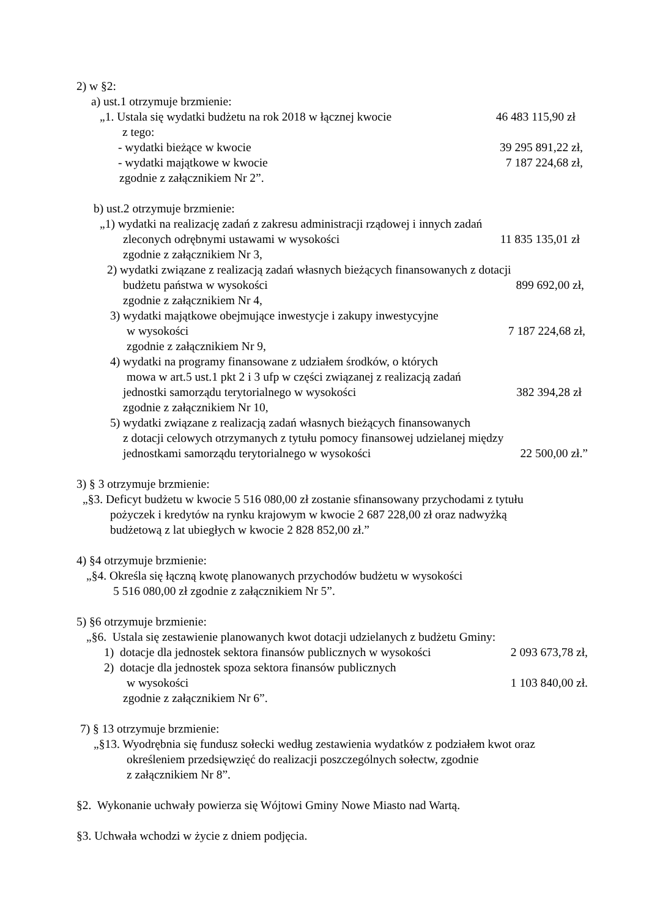2) w §2:
a) ust.1 otrzymuje brzmienie:
„1. Ustala się wydatki budżetu na rok 2018 w łącznej kwocie 46 483 115,90 zł
z tego:
- wydatki bieżące w kwocie 39 295 891,22 zł,
- wydatki majątkowe w kwocie 7 187 224,68 zł,
zgodnie z załącznikiem Nr 2”.
b) ust.2 otrzymuje brzmienie:
„1) wydatki na realizację zadań z zakresu administracji rządowej i innych zadań
zleconych odrębnymi ustawami w wysokości 11 835 135,01 zł
zgodnie z załącznikiem Nr 3,
2) wydatki związane z realizacją zadań własnych bieżących finansowanych z dotacji
budżetu państwa w wysokości 899 692,00 zł,
zgodnie z załącznikiem Nr 4,
3) wydatki majątkowe obejmujące inwestycje i zakupy inwestycyjne
w wysokości 7 187 224,68 zł,
zgodnie z załącznikiem Nr 9,
4) wydatki na programy finansowane z udziałem środków, o których
mowa w art.5 ust.1 pkt 2 i 3 ufp w części związanej z realizacją zadań
jednostki samorządu terytorialnego w wysokości 382 394,28 zł
zgodnie z załącznikiem Nr 10,
5) wydatki związane z realizacją zadań własnych bieżących finansowanych
z dotacji celowych otrzymanych z tytułu pomocy finansowej udzielanej między
jednostkami samorządu terytorialnego w wysokości 22 500,00 zł.”
3) § 3 otrzymuje brzmienie:
„§3. Deficyt budżetu w kwocie 5 516 080,00 zł zostanie sfinansowany przychodami z tytułu
pożyczek i kredytów na rynku krajowym w kwocie 2 687 228,00 zł oraz nadwyżką
budżetową z lat ubiegłych w kwocie 2 828 852,00 zł.”
4) §4 otrzymuje brzmienie:
„§4. Określa się łączną kwotę planowanych przychodów budżetu w wysokości
5 516 080,00 zł zgodnie z załącznikiem Nr 5”.
5) §6 otrzymuje brzmienie:
„§6. Ustala się zestawienie planowanych kwot dotacji udzielanych z budżetu Gminy:
1) dotacje dla jednostek sektora finansów publicznych w wysokości 2 093 673,78 zł,
2) dotacje dla jednostek spoza sektora finansów publicznych
w wysokości 1 103 840,00 zł.
zgodnie z załącznikiem Nr 6”.
7) § 13 otrzymuje brzmienie:
„§13. Wyodrębnia się fundusz sołecki według zestawienia wydatków z podziałem kwot oraz
określeniem przedsięwzięć do realizacji poszczególnych sołectw, zgodnie
z załącznikiem Nr 8”.
§2. Wykonanie uchwały powierza się Wójtowi Gminy Nowe Miasto nad Wartą.
§3. Uchwała wchodzi w życie z dniem podjęcia.